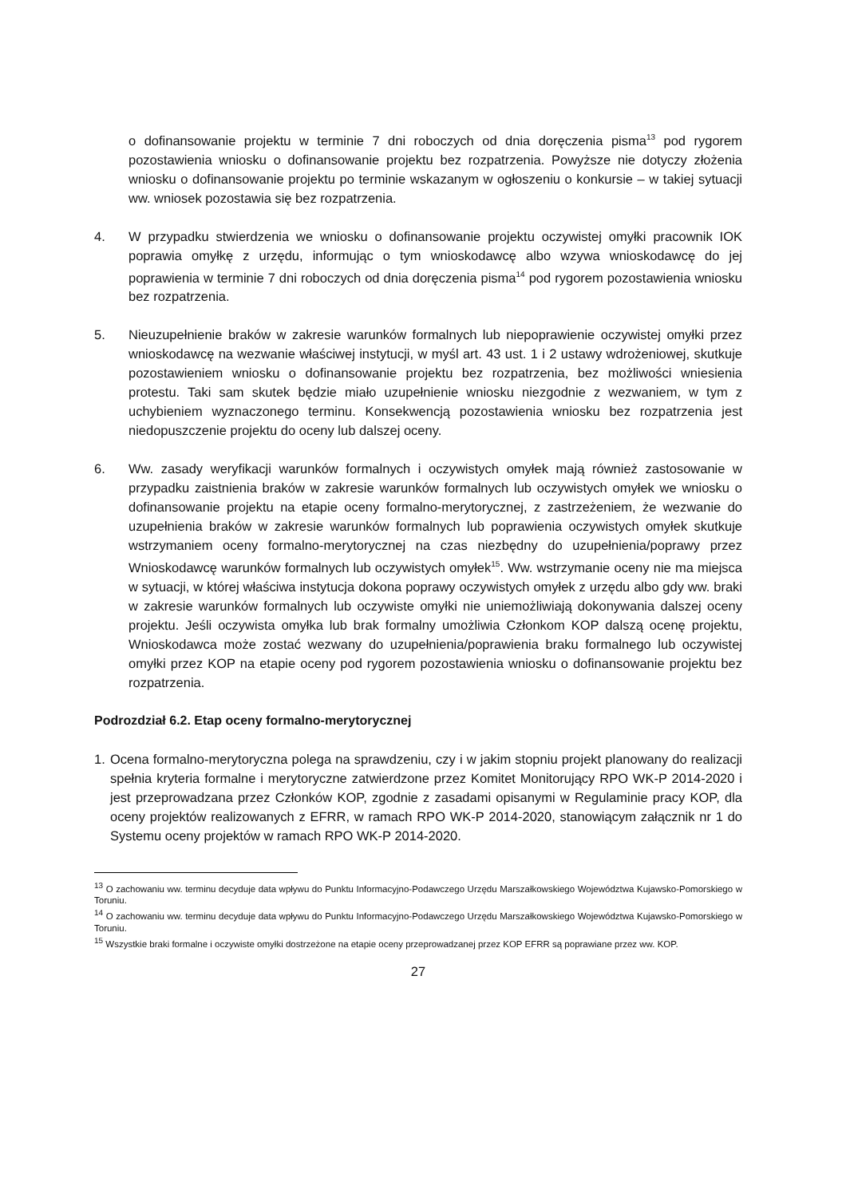o dofinansowanie projektu w terminie 7 dni roboczych od dnia doręczenia pisma<sup>13</sup> pod rygorem pozostawienia wniosku o dofinansowanie projektu bez rozpatrzenia. Powyższe nie dotyczy złożenia wniosku o dofinansowanie projektu po terminie wskazanym w ogłoszeniu o konkursie – w takiej sytuacji ww. wniosek pozostawia się bez rozpatrzenia.
4. W przypadku stwierdzenia we wniosku o dofinansowanie projektu oczywistej omyłki pracownik IOK poprawia omyłkę z urzędu, informując o tym wnioskodawcę albo wzywa wnioskodawcę do jej poprawienia w terminie 7 dni roboczych od dnia doręczenia pisma<sup>14</sup> pod rygorem pozostawienia wniosku bez rozpatrzenia.
5. Nieuzupełnienie braków w zakresie warunków formalnych lub niepoprawienie oczywistej omyłki przez wnioskodawcę na wezwanie właściwej instytucji, w myśl art. 43 ust. 1 i 2 ustawy wdrożeniowej, skutkuje pozostawieniem wniosku o dofinansowanie projektu bez rozpatrzenia, bez możliwości wniesienia protestu. Taki sam skutek będzie miało uzupełnienie wniosku niezgodnie z wezwaniem, w tym z uchybieniem wyznaczonego terminu. Konsekwencją pozostawienia wniosku bez rozpatrzenia jest niedopuszczenie projektu do oceny lub dalszej oceny.
6. Ww. zasady weryfikacji warunków formalnych i oczywistych omyłek mają również zastosowanie w przypadku zaistnienia braków w zakresie warunków formalnych lub oczywistych omyłek we wniosku o dofinansowanie projektu na etapie oceny formalno-merytorycznej, z zastrzeżeniem, że wezwanie do uzupełnienia braków w zakresie warunków formalnych lub poprawienia oczywistych omyłek skutkuje wstrzymaniem oceny formalno-merytorycznej na czas niezbędny do uzupełnienia/poprawy przez Wnioskodawcę warunków formalnych lub oczywistych omyłek<sup>15</sup>. Ww. wstrzymanie oceny nie ma miejsca w sytuacji, w której właściwa instytucja dokona poprawy oczywistych omyłek z urzędu albo gdy ww. braki w zakresie warunków formalnych lub oczywiste omyłki nie uniemożliwiają dokonywania dalszej oceny projektu. Jeśli oczywista omyłka lub brak formalny umożliwia Członkom KOP dalszą ocenę projektu, Wnioskodawca może zostać wezwany do uzupełnienia/poprawienia braku formalnego lub oczywistej omyłki przez KOP na etapie oceny pod rygorem pozostawienia wniosku o dofinansowanie projektu bez rozpatrzenia.
Podrozdział 6.2. Etap oceny formalno-merytorycznej
1. Ocena formalno-merytoryczna polega na sprawdzeniu, czy i w jakim stopniu projekt planowany do realizacji spełnia kryteria formalne i merytoryczne zatwierdzone przez Komitet Monitorujący RPO WK-P 2014-2020 i jest przeprowadzana przez Członków KOP, zgodnie z zasadami opisanymi w Regulaminie pracy KOP, dla oceny projektów realizowanych z EFRR, w ramach RPO WK-P 2014-2020, stanowiącym załącznik nr 1 do Systemu oceny projektów w ramach RPO WK-P 2014-2020.
<sup>13</sup> O zachowaniu ww. terminu decyduje data wpływu do Punktu Informacyjno-Podawczego Urzędu Marszałkowskiego Województwa Kujawsko-Pomorskiego w Toruniu.
<sup>14</sup> O zachowaniu ww. terminu decyduje data wpływu do Punktu Informacyjno-Podawczego Urzędu Marszałkowskiego Województwa Kujawsko-Pomorskiego w Toruniu.
<sup>15</sup> Wszystkie braki formalne i oczywiste omyłki dostrzeżone na etapie oceny przeprowadzanej przez KOP EFRR są poprawiane przez ww. KOP.
27